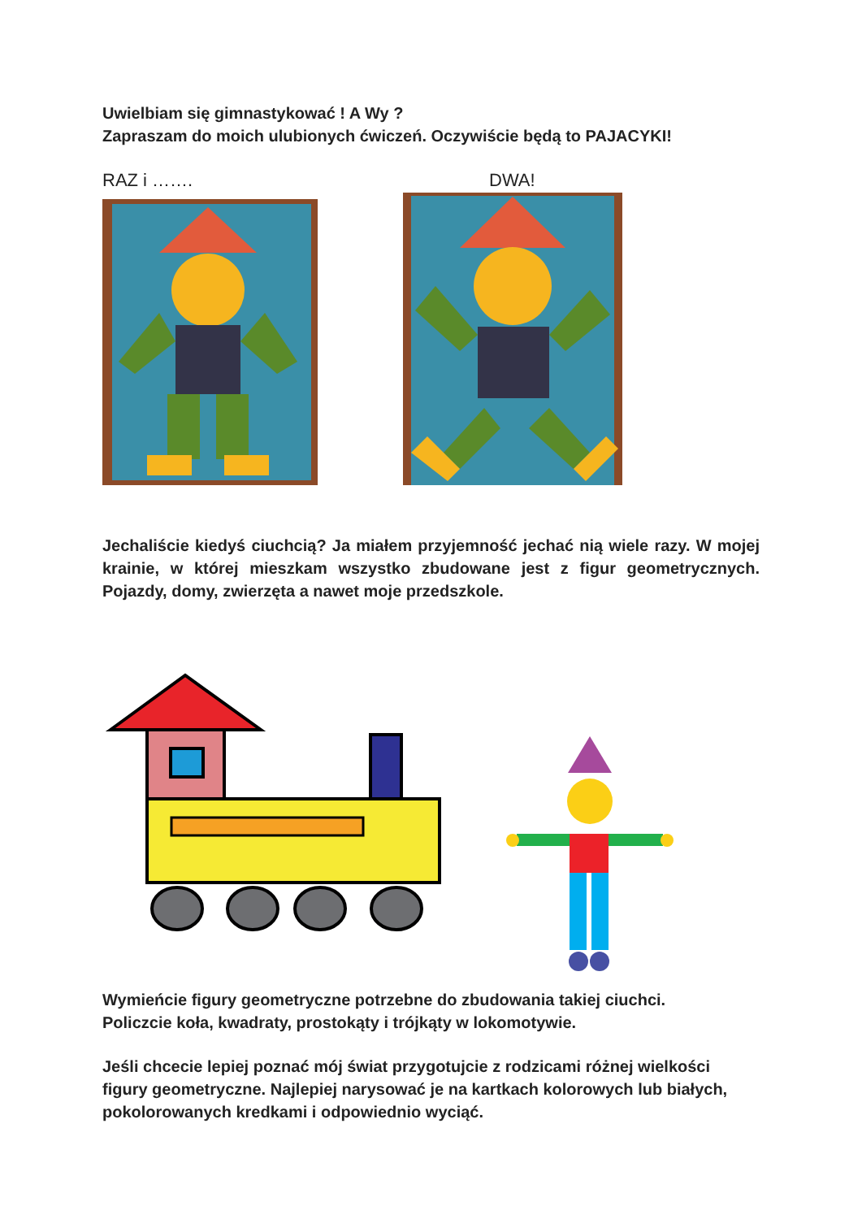Uwielbiam się gimnastykować ! A Wy ?
Zapraszam do moich ulubionych ćwiczeń. Oczywiście będą to PAJACYKI!
RAZ i ……. DWA!
Jechaliście kiedyś ciuchcią? Ja miałem przyjemność jechać nią wiele razy. W mojej krainie, w której mieszkam wszystko zbudowane jest z figur geometrycznych. Pojazdy, domy, zwierzęta a nawet moje przedszkole.
Wymieńcie figury geometryczne potrzebne do zbudowania takiej ciuchci.
Policzcie koła, kwadraty, prostokąty i trójkąty w lokomotywie.
Jeśli chcecie lepiej poznać mój świat przygotujcie z rodzicami różnej wielkości figury geometryczne. Najlepiej narysować je na kartkach kolorowych lub białych, pokolorowanych kredkami i odpowiednio wyciąć.